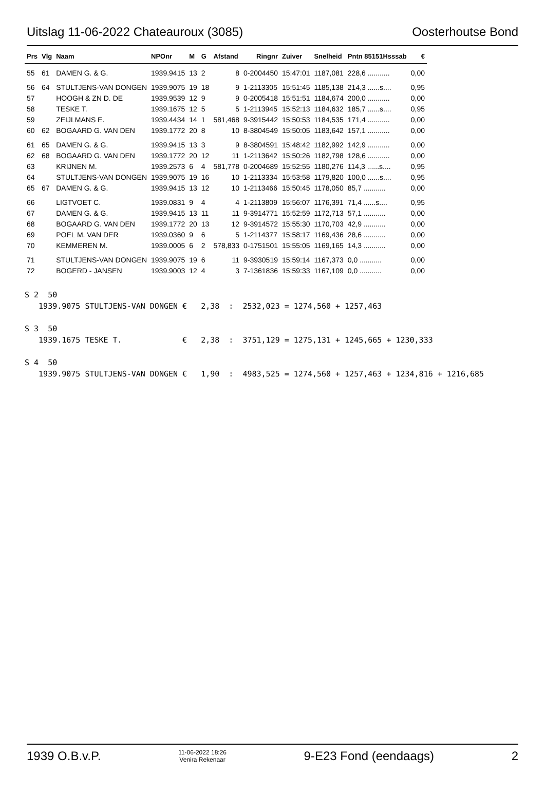Uitslag 11-06-2022 Chateauroux (3085) Oosterhoutse Bond
| Prs | Vlg | Naam | NPOnr | M | G | Afstand | Ringnr | Zuiver | Snelheid | Pntn 85151Hsssab | € |
| --- | --- | --- | --- | --- | --- | --- | --- | --- | --- | --- | --- |
| 55 | 61 | DAMEN G. & G. | 1939.9415 | 13 | 2 | 8 | 0-2004450 | 15:47:01 | 1187,081 | 228,6 ........... | 0,00 |
| 56 | 64 | STULTJENS-VAN DONGEN | 1939.9075 | 19 | 18 | 9 | 1-2113305 | 15:51:45 | 1185,138 | 214,3 ......s.... | 0,95 |
| 57 | | HOOGH & ZN D. DE | 1939.9539 | 12 | 9 | 9 | 0-2005418 | 15:51:51 | 1184,674 | 200,0 ........... | 0,00 |
| 58 | | TESKE T. | 1939.1675 | 12 | 5 | 5 | 1-2113945 | 15:52:13 | 1184,632 | 185,7 ......s.... | 0,95 |
| 59 | | ZEIJLMANS E. | 1939.4434 | 14 | 1 | 581,468 | 9-3915442 | 15:50:53 | 1184,535 | 171,4 ........... | 0,00 |
| 60 | 62 | BOGAARD G. VAN DEN | 1939.1772 | 20 | 8 | 10 | 8-3804549 | 15:50:05 | 1183,642 | 157,1 ........... | 0,00 |
| 61 | 65 | DAMEN G. & G. | 1939.9415 | 13 | 3 | 9 | 8-3804591 | 15:48:42 | 1182,992 | 142,9 ........... | 0,00 |
| 62 | 68 | BOGAARD G. VAN DEN | 1939.1772 | 20 | 12 | 11 | 1-2113642 | 15:50:26 | 1182,798 | 128,6 ........... | 0,00 |
| 63 | | KRIJNEN M. | 1939.2573 | 6 | 4 | 581,778 | 0-2004689 | 15:52:55 | 1180,276 | 114,3 ......s.... | 0,95 |
| 64 | | STULTJENS-VAN DONGEN | 1939.9075 | 19 | 16 | 10 | 1-2113334 | 15:53:58 | 1179,820 | 100,0 ......s.... | 0,95 |
| 65 | 67 | DAMEN G. & G. | 1939.9415 | 13 | 12 | 10 | 1-2113466 | 15:50:45 | 1178,050 | 85,7 ........... | 0,00 |
| 66 | | LIGTVOET C. | 1939.0831 | 9 | 4 | 4 | 1-2113809 | 15:56:07 | 1176,391 | 71,4 ......s.... | 0,95 |
| 67 | | DAMEN G. & G. | 1939.9415 | 13 | 11 | 11 | 9-3914771 | 15:52:59 | 1172,713 | 57,1 ........... | 0,00 |
| 68 | | BOGAARD G. VAN DEN | 1939.1772 | 20 | 13 | 12 | 9-3914572 | 15:55:30 | 1170,703 | 42,9 ........... | 0,00 |
| 69 | | POEL M. VAN DER | 1939.0360 | 9 | 6 | 5 | 1-2114377 | 15:58:17 | 1169,436 | 28,6 ........... | 0,00 |
| 70 | | KEMMEREN M. | 1939.0005 | 6 | 2 | 578,833 | 0-1751501 | 15:55:05 | 1169,165 | 14,3 ........... | 0,00 |
| 71 | | STULTJENS-VAN DONGEN | 1939.9075 | 19 | 6 | 11 | 9-3930519 | 15:59:14 | 1167,373 | 0,0 ........... | 0,00 |
| 72 | | BOGERD - JANSEN | 1939.9003 | 12 | 4 | 3 | 7-1361836 | 15:59:33 | 1167,109 | 0,0 ........... | 0,00 |
S 2  50
   1939.9075 STULTJENS-VAN DONGEN €   2,38  :  2532,023 = 1274,560 + 1257,463

S 3  50
   1939.1675 TESKE T.             €   2,38  :  3751,129 = 1275,131 + 1245,665 + 1230,333

S 4  50
   1939.9075 STULTJENS-VAN DONGEN €   1,90  :  4983,525 = 1274,560 + 1257,463 + 1234,816 + 1216,685
1939 O.B.v.P. 11-06-2022 18:26
Venira Rekenaar 9-E23 Fond (eendaags) 2